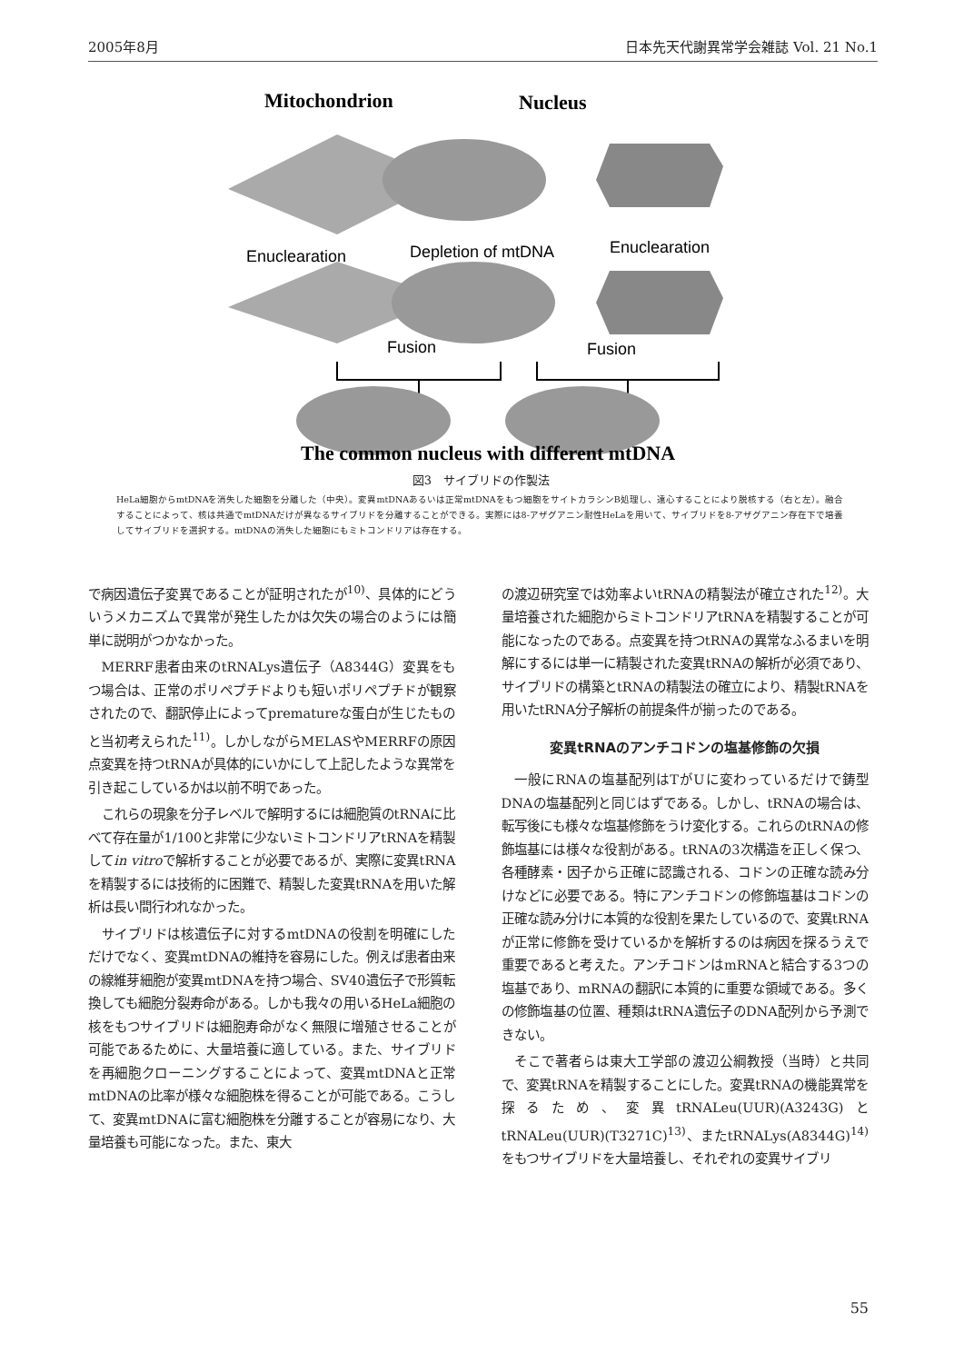2005年8月 日本先天代謝異常学会雑誌 Vol. 21 No.1
Mitochondrion
Nucleus
Enuclearation
Depletion of mtDNA
Enuclearation
Fusion
Fusion
The common nucleus with different mtDNA
図3　サイブリドの作製法
HeLa細胞からmtDNAを消失した細胞を分離した（中央）。変異mtDNAあるいは正常mtDNAをもつ細胞をサイトカラシンB処理し、遠心することにより脱核する（右と左）。融合することによって、核は共通でmtDNAだけが異なるサイブリドを分離することができる。実際には8-アザグアニン耐性HeLaを用いて、サイブリドを8-アザグアニン存在下で培養してサイブリドを選択する。mtDNAの消失した細胞にもミトコンドリアは存在する。
で病因遺伝子変異であることが証明されたが<sup>10)</sup>、具体的にどういうメカニズムで異常が発生したかは欠失の場合のようには簡単に説明がつかなかった。
MERRF患者由来のtRNALys遺伝子（A8344G）変異をもつ場合は、正常のポリペプチドよりも短いポリペプチドが観察されたので、翻訳停止によってprematureな蛋白が生じたものと当初考えられた<sup>11)</sup>。しかしながらMELASやMERRFの原因点変異を持つtRNAが具体的にいかにして上記したような異常を引き起こしているかは以前不明であった。
これらの現象を分子レベルで解明するには細胞質のtRNAに比べて存在量が1/100と非常に少ないミトコンドリアtRNAを精製してin vitroで解析することが必要であるが、実際に変異tRNAを精製するには技術的に困難で、精製した変異tRNAを用いた解析は長い間行われなかった。
サイブリドは核遺伝子に対するmtDNAの役割を明確にしただけでなく、変異mtDNAの維持を容易にした。例えば患者由来の線維芽細胞が変異mtDNAを持つ場合、SV40遺伝子で形質転換しても細胞分裂寿命がある。しかも我々の用いるHeLa細胞の核をもつサイブリドは細胞寿命がなく無限に増殖させることが可能であるために、大量培養に適している。また、サイブリドを再細胞クローニングすることによって、変異mtDNAと正常mtDNAの比率が様々な細胞株を得ることが可能である。こうして、変異mtDNAに富む細胞株を分離することが容易になり、大量培養も可能になった。また、東大
の渡辺研究室では効率よいtRNAの精製法が確立された<sup>12)</sup>。大量培養された細胞からミトコンドリアtRNAを精製することが可能になったのである。点変異を持つtRNAの異常なふるまいを明解にするには単一に精製された変異tRNAの解析が必須であり、サイブリドの構築とtRNAの精製法の確立により、精製tRNAを用いたtRNA分子解析の前提条件が揃ったのである。
変異tRNAのアンチコドンの塩基修飾の欠損
一般にRNAの塩基配列はTがUに変わっているだけで鋳型DNAの塩基配列と同じはずである。しかし、tRNAの場合は、転写後にも様々な塩基修飾をうけ変化する。これらのtRNAの修飾塩基には様々な役割がある。tRNAの3次構造を正しく保つ、各種酵素・因子から正確に認識される、コドンの正確な読み分けなどに必要である。特にアンチコドンの修飾塩基はコドンの正確な読み分けに本質的な役割を果たしているので、変異tRNAが正常に修飾を受けているかを解析するのは病因を探るうえで重要であると考えた。アンチコドンはmRNAと結合する3つの塩基であり、mRNAの翻訳に本質的に重要な領域である。多くの修飾塩基の位置、種類はtRNA遺伝子のDNA配列から予測できない。
そこで著者らは東大工学部の渡辺公綱教授（当時）と共同で、変異tRNAを精製することにした。変異tRNAの機能異常を探るため、変異tRNALeu(UUR)(A3243G)とtRNALeu(UUR)(T3271C)<sup>13)</sup>、またtRNALys(A8344G)<sup>14)</sup>をもつサイブリドを大量培養し、それぞれの変異サイブリ
55